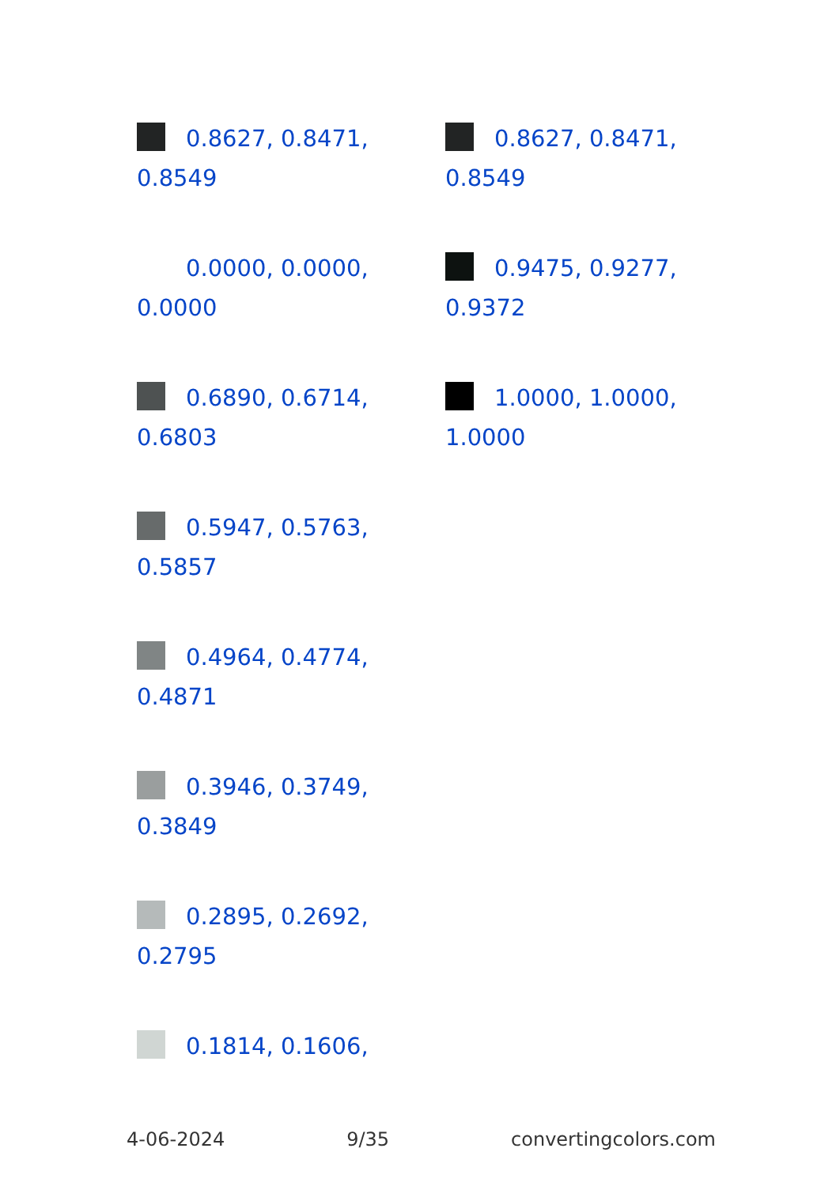0.8627, 0.8471,
0.8549
0.0000, 0.0000,
0.0000
0.6890, 0.6714,
0.6803
0.5947, 0.5763,
0.5857
0.4964, 0.4774,
0.4871
0.3946, 0.3749,
0.3849
0.2895, 0.2692,
0.2795
0.1814, 0.1606,
0.8627, 0.8471,
0.8549
0.9475, 0.9277,
0.9372
1.0000, 1.0000,
1.0000
4-06-2024 9/35 convertingcolors.com